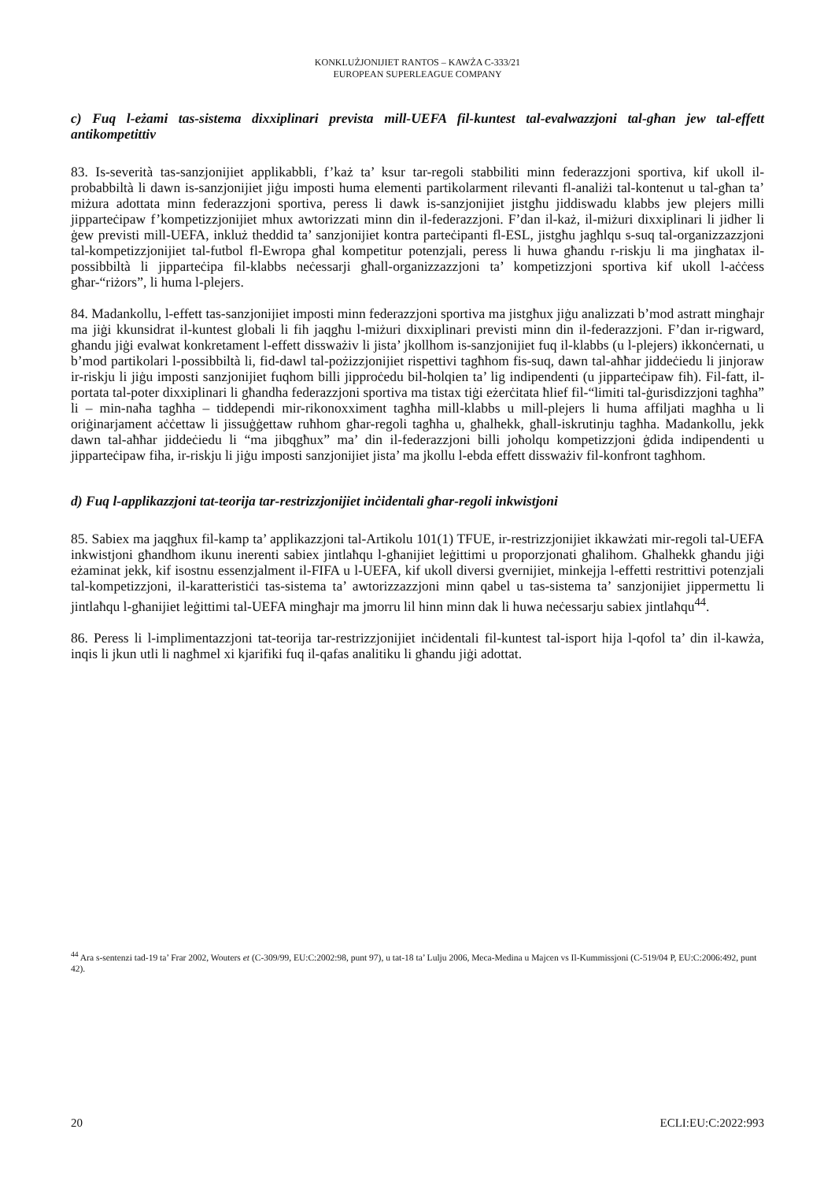KONKLUŻJONIJIET RANTOS – KAWŻA C-333/21
EUROPEAN SUPERLEAGUE COMPANY
c) Fuq l-eżami tas-sistema dixxiplinari prevista mill-UEFA fil-kuntest tal-evalwazzjoni tal-għan jew tal-effett antikompetittiv
83. Is-severità tas-sanzjonijiet applikabbli, f’każ ta’ ksur tar-regoli stabbiliti minn federazzjoni sportiva, kif ukoll il-probabbiltà li dawn is-sanzjonijiet jiġu imposti huma elementi partikolarment rilevanti fl-analiżi tal-kontenut u tal-għan ta’ miżura adottata minn federazzjoni sportiva, peress li dawk is-sanzjonijiet jistgħu jiddiswadu klabbs jew plejers milli jipparteċipaw f’kompetizzjonijiet mhux awtorizzati minn din il-federazzjoni. F’dan il-każ, il-miżuri dixxiplinari li jidher li ġew previsti mill-UEFA, inkluż theddid ta’ sanzjonijiet kontra parteċipanti fl-ESL, jistgħu jagħlqu s-suq tal-organizzazzjoni tal-kompetizzjonijiet tal-futbol fl-Ewropa għal kompetitur potenzjali, peress li huwa għandu r-riskju li ma jingħatax il-possibbiltà li jipparteċipa fil-klabbs neċessarji għall-organizzazzjoni ta’ kompetizzjoni sportiva kif ukoll l-aċċess għar-“riżors”, li huma l-plejers.
84. Madankollu, l-effett tas-sanzjonijiet imposti minn federazzjoni sportiva ma jistgħux jiġu analizzati b’mod astratt mingħajr ma jiġi kkunsidrat il-kuntest globali li fih jaqgħu l-miżuri dixxiplinari previsti minn din il-federazzjoni. F’dan ir-rigward, għandu jiġi evalwat konkretament l-effett dissważiv li jista’ jkollhom is-sanzjonijiet fuq il-klabbs (u l-plejers) ikkonċernati, u b’mod partikolari l-possibbiltà li, fid-dawl tal-pożizzjonijiet rispettivi tagħhom fis-suq, dawn tal-aħħar jiddeċiedu li jinjoraw ir-riskju li jiġu imposti sanzjonijiet fuqhom billi jipproċedu bil-ħolqien ta’ lig indipendenti (u jipparteċipaw fih). Fil-fatt, il-portata tal-poter dixxiplinari li għandha federazzjoni sportiva ma tistax tiġi eżerċitata ħlief fil-“limiti tal-ġurisdizzjoni tagħha” li – min-naħa tagħha – tiddependi mir-rikonoxximent tagħha mill-klabbs u mill-plejers li huma affiljati magħha u li oriġinarjament aċċettaw li jissuġġettaw ruħhom għar-regoli tagħha u, għalhekk, għall-iskrutinju tagħha. Madankollu, jekk dawn tal-aħħar jiddeċiedu li “ma jibqgħux” ma’ din il-federazzjoni billi joħolqu kompetizzjoni ġdida indipendenti u jipparteċipaw fiha, ir-riskju li jiġu imposti sanzjonijiet jista’ ma jkollu l-ebda effett dissważiv fil-konfront tagħhom.
d) Fuq l-applikazzjoni tat-teorija tar-restrizzjonijiet inċidentali għar-regoli inkwistjoni
85. Sabiex ma jaqgħux fil-kamp ta’ applikazzjoni tal-Artikolu 101(1) TFUE, ir-restrizzjonijiet ikkawżati mir-regoli tal-UEFA inkwistjoni għandhom ikunu inerenti sabiex jintlaħqu l-għanijiet leġittimi u proporzjonati għalihom. Għalhekk għandu jiġi eżaminat jekk, kif isostnu essenzjalment il-FIFA u l-UEFA, kif ukoll diversi gvernijiet, minkejja l-effetti restrittivi potenzjali tal-kompetizzjoni, il-karatteristiċi tas-sistema ta’ awtorizzazzjoni minn qabel u tas-sistema ta’ sanzjonijiet jippermettu li jintlaħqu l-għanijiet leġittimi tal-UEFA mingħajr ma jmorru lil hinn minn dak li huwa neċessarju sabiex jintlaħqu<sup>44</sup>.
86. Peress li l-implimentazzjoni tat-teorija tar-restrizzjonijiet inċidentali fil-kuntest tal-isport hija l-qofol ta’ din il-kawża, inqis li jkun utli li nagħmel xi kjarifiki fuq il-qafas analitiku li għandu jiġi adottat.
<sup>44</sup> Ara s-sentenzi tad-19 ta’ Frar 2002, Wouters et (C-309/99, EU:C:2002:98, punt 97), u tat-18 ta’ Lulju 2006, Meca-Medina u Majcen vs Il-Kummissjoni (C-519/04 P, EU:C:2006:492, punt 42).
20 ECLI:EU:C:2022:993